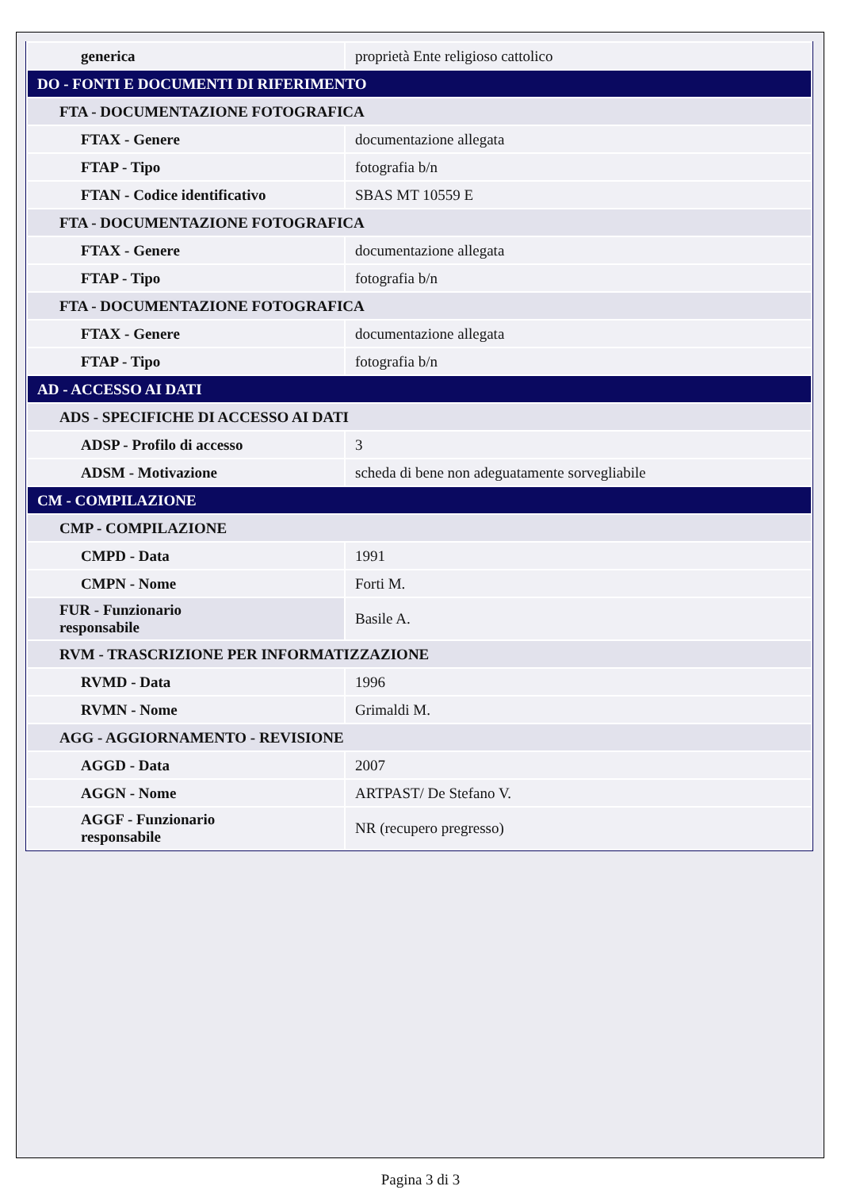| generica | proprietà Ente religioso cattolico |
| DO - FONTI E DOCUMENTI DI RIFERIMENTO | |
| FTA - DOCUMENTAZIONE FOTOGRAFICA | |
| FTAX - Genere | documentazione allegata |
| FTAP - Tipo | fotografia b/n |
| FTAN - Codice identificativo | SBAS MT 10559 E |
| FTA - DOCUMENTAZIONE FOTOGRAFICA | |
| FTAX - Genere | documentazione allegata |
| FTAP - Tipo | fotografia b/n |
| FTA - DOCUMENTAZIONE FOTOGRAFICA | |
| FTAX - Genere | documentazione allegata |
| FTAP - Tipo | fotografia b/n |
| AD - ACCESSO AI DATI | |
| ADS - SPECIFICHE DI ACCESSO AI DATI | |
| ADSP - Profilo di accesso | 3 |
| ADSM - Motivazione | scheda di bene non adeguatamente sorvegliabile |
| CM - COMPILAZIONE | |
| CMP - COMPILAZIONE | |
| CMPD - Data | 1991 |
| CMPN - Nome | Forti M. |
| FUR - Funzionario responsabile | Basile A. |
| RVM - TRASCRIZIONE PER INFORMATIZZAZIONE | |
| RVMD - Data | 1996 |
| RVMN - Nome | Grimaldi M. |
| AGG - AGGIORNAMENTO - REVISIONE | |
| AGGD - Data | 2007 |
| AGGN - Nome | ARTPAST/ De Stefano V. |
| AGGF - Funzionario responsabile | NR (recupero pregresso) |
Pagina 3 di 3